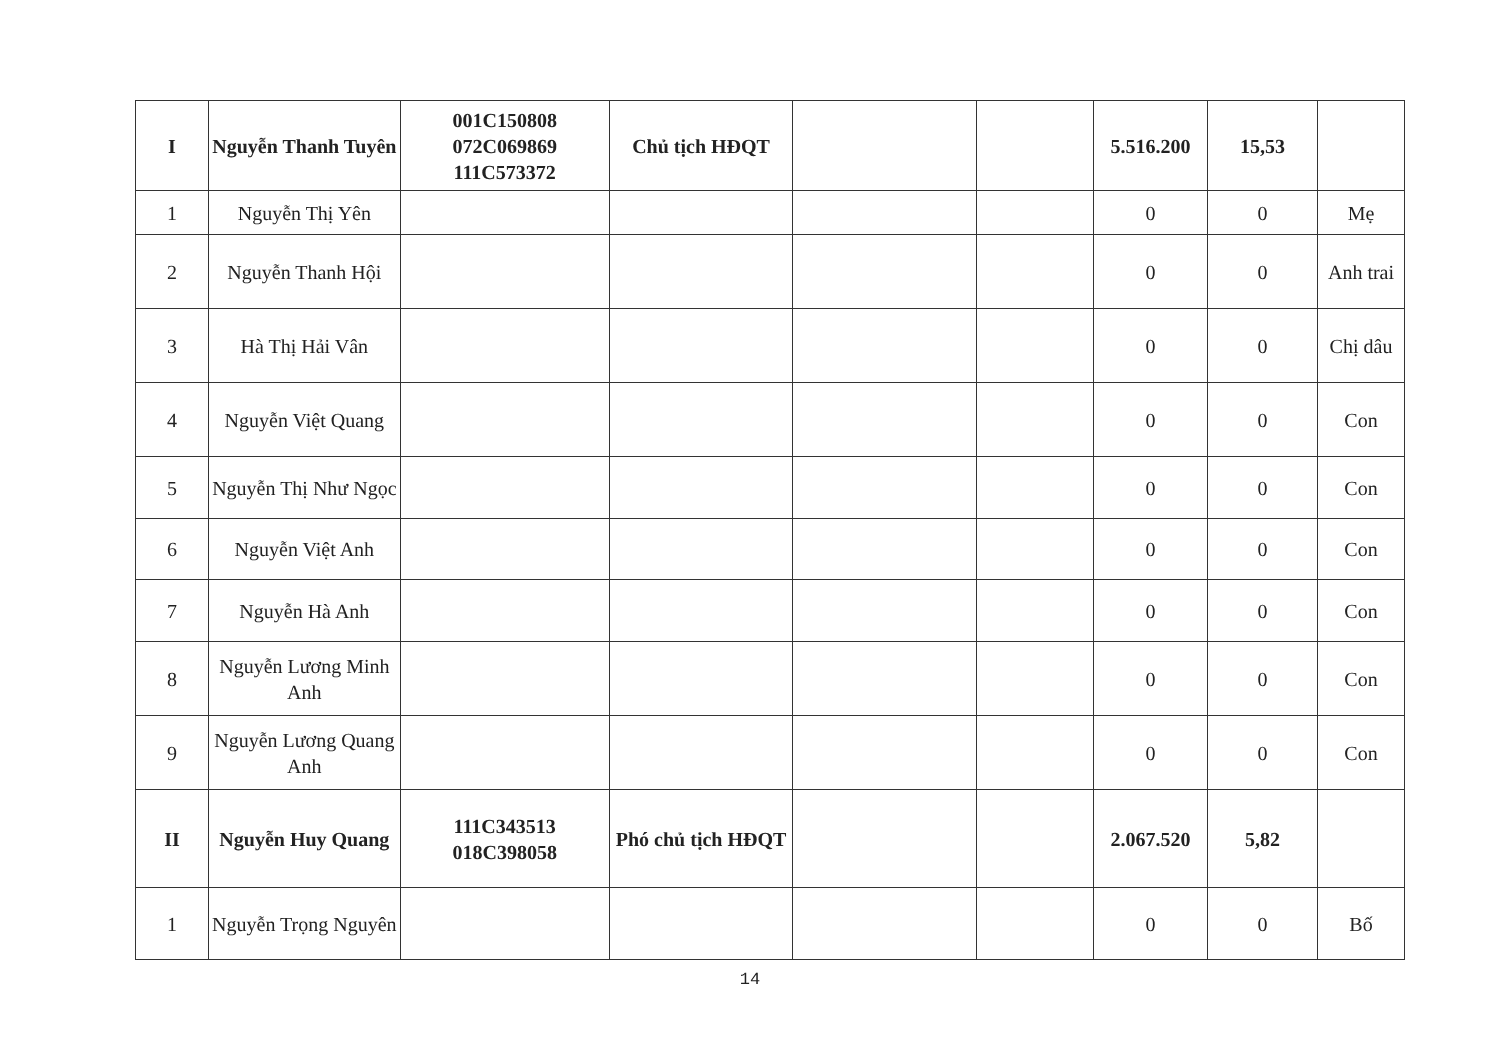| I | Nguyễn Thanh Tuyên | 001C150808 072C069869 111C573372 | Chủ tịch HĐQT | | | 5.516.200 | 15,53 | |
| 1 | Nguyễn Thị Yên | | | | | 0 | 0 | Mẹ |
| 2 | Nguyễn Thanh Hội | | | | | 0 | 0 | Anh trai |
| 3 | Hà Thị Hải Vân | | | | | 0 | 0 | Chị dâu |
| 4 | Nguyễn Việt Quang | | | | | 0 | 0 | Con |
| 5 | Nguyễn Thị Như Ngọc | | | | | 0 | 0 | Con |
| 6 | Nguyễn Việt Anh | | | | | 0 | 0 | Con |
| 7 | Nguyễn Hà Anh | | | | | 0 | 0 | Con |
| 8 | Nguyễn Lương Minh Anh | | | | | 0 | 0 | Con |
| 9 | Nguyễn Lương Quang Anh | | | | | 0 | 0 | Con |
| II | Nguyễn Huy Quang | 111C343513 018C398058 | Phó chủ tịch HĐQT | | | 2.067.520 | 5,82 | |
| 1 | Nguyễn Trọng Nguyên | | | | | 0 | 0 | Bố |
14